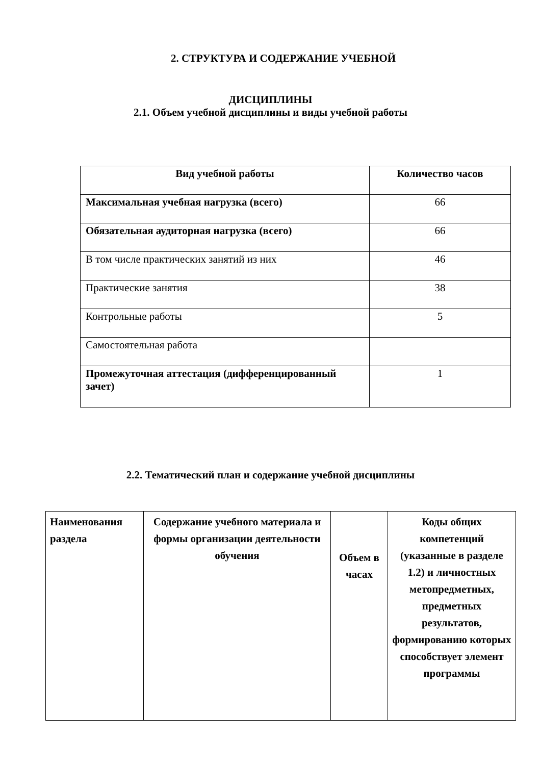2. СТРУКТУРА И СОДЕРЖАНИЕ УЧЕБНОЙ
ДИСЦИПЛИНЫ
2.1. Объем учебной дисциплины и виды учебной работы
| Вид учебной работы | Количество часов |
| --- | --- |
| Максимальная учебная нагрузка (всего) | 66 |
| Обязательная аудиторная нагрузка (всего) | 66 |
| В том числе практических занятий из них | 46 |
| Практические занятия | 38 |
| Контрольные работы | 5 |
| Самостоятельная работа | |
| Промежуточная аттестация (дифференцированный зачет) | 1 |
2.2. Тематический план и содержание учебной дисциплины
| Наименования раздела | Содержание учебного материала и формы организации деятельности обучения | Объем в часах | Коды общих компетенций (указанные в разделе 1.2) и личностных метопредметных, предметных результатов, формированию которых способствует элемент программы |
| --- | --- | --- | --- |